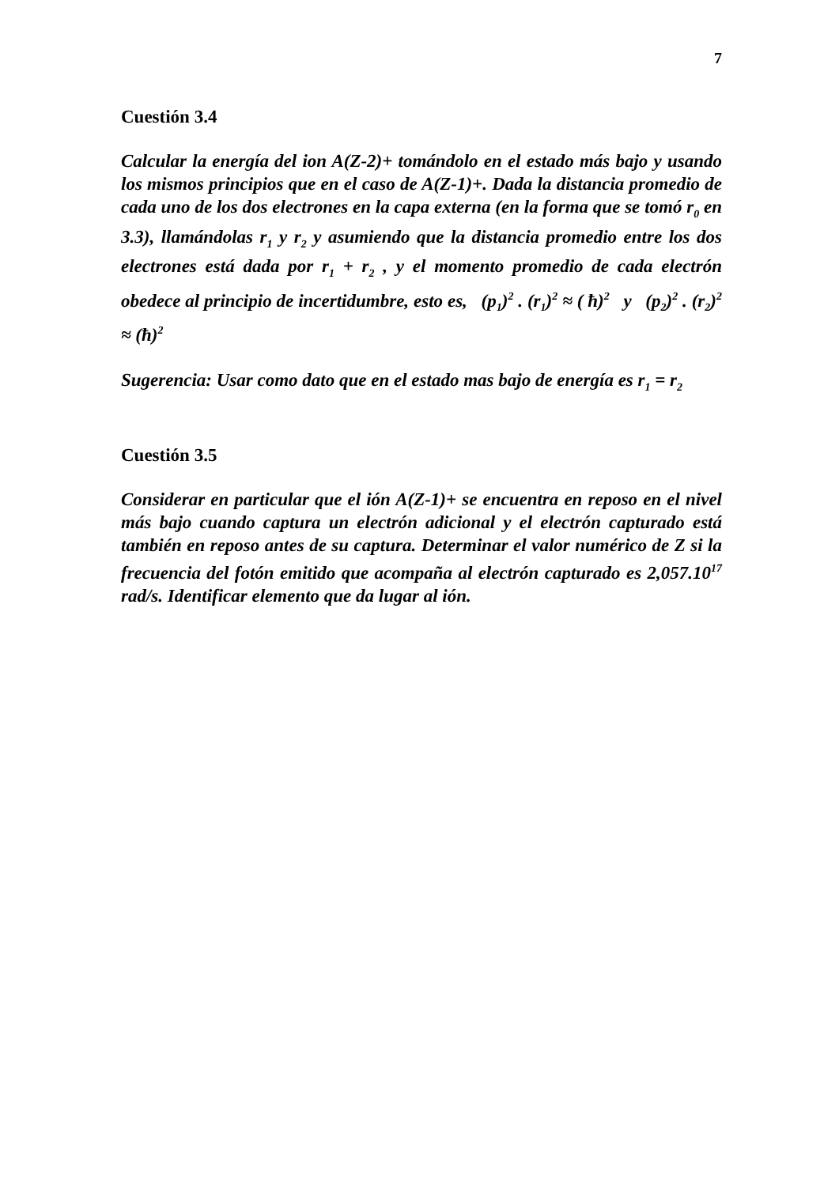7
Cuestión 3.4
Calcular la energía del ion A(Z-2)+ tomándolo en el estado más bajo y usando los mismos principios que en el caso de A(Z-1)+. Dada la distancia promedio de cada uno de los dos electrones en la capa externa (en la forma que se tomó r<sub>0</sub> en 3.3), llamándolas r<sub>1</sub> y r<sub>2</sub> y asumiendo que la distancia promedio entre los dos electrones está dada por r<sub>1</sub> + r<sub>2</sub> , y el momento promedio de cada electrón obedece al principio de incertidumbre, esto es, (p<sub>1</sub>)<sup>2</sup> . (r<sub>1</sub>)<sup>2</sup> ≈ ( ħ)<sup>2</sup> y (p<sub>2</sub>)<sup>2</sup> . (r<sub>2</sub>)<sup>2</sup> ≈ (ħ)<sup>2</sup>
Sugerencia: Usar como dato que en el estado mas bajo de energía es r<sub>1</sub> = r<sub>2</sub>
Cuestión 3.5
Considerar en particular que el ión A(Z-1)+ se encuentra en reposo en el nivel más bajo cuando captura un electrón adicional y el electrón capturado está también en reposo antes de su captura. Determinar el valor numérico de Z si la frecuencia del fotón emitido que acompaña al electrón capturado es 2,057.10<sup>17</sup> rad/s. Identificar elemento que da lugar al ión.